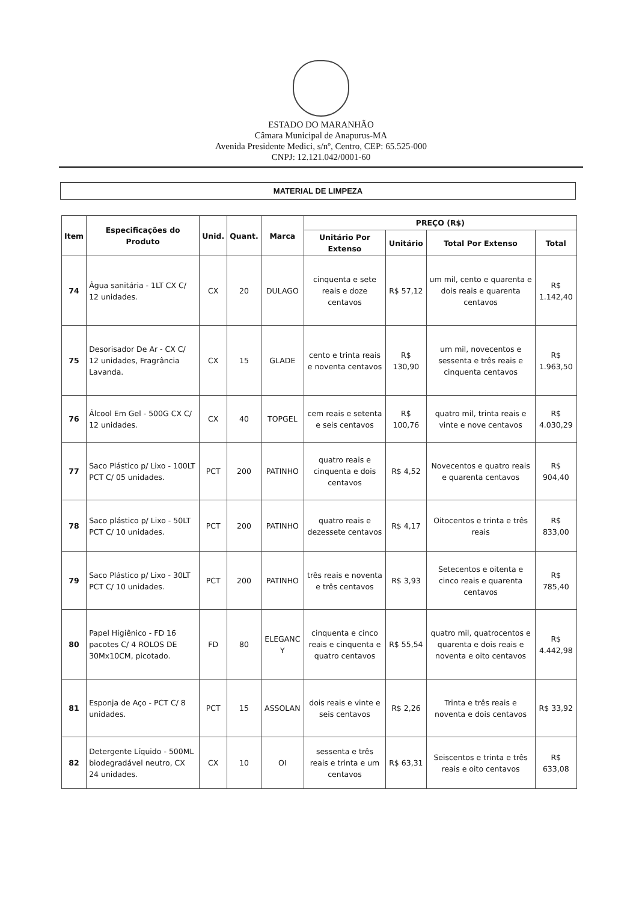ESTADO DO MARANHÃO
Câmara Municipal de Anapurus-MA
Avenida Presidente Medici, s/nº, Centro, CEP: 65.525-000
CNPJ: 12.121.042/0001-60
MATERIAL DE LIMPEZA
| Item | Especificações do Produto | Unid. | Quant. | Marca | PREÇO (R$) | | | |
| --- | --- | --- | --- | --- | --- | --- | --- | --- |
| | | | | | Unitário Por Extenso | Unitário | Total Por Extenso | Total |
| 74 | Água sanitária - 1LT CX C/ 12 unidades. | CX | 20 | DULAGO | cinquenta e sete reais e doze centavos | R$ 57,12 | um mil, cento e quarenta e dois reais e quarenta centavos | R$ 1.142,40 |
| 75 | Desorisador De Ar - CX C/ 12 unidades, Fragrância Lavanda. | CX | 15 | GLADE | cento e trinta reais e noventa centavos | R$ 130,90 | um mil, novecentos e sessenta e três reais e cinquenta centavos | R$ 1.963,50 |
| 76 | Álcool Em Gel - 500G CX C/ 12 unidades. | CX | 40 | TOPGEL | cem reais e setenta e seis centavos | R$ 100,76 | quatro mil, trinta reais e vinte e nove centavos | R$ 4.030,29 |
| 77 | Saco Plástico p/ Lixo - 100LT PCT C/ 05 unidades. | PCT | 200 | PATINHO | quatro reais e cinquenta e dois centavos | R$ 4,52 | Novecentos e quatro reais e quarenta centavos | R$ 904,40 |
| 78 | Saco plástico p/ Lixo - 50LT PCT C/ 10 unidades. | PCT | 200 | PATINHO | quatro reais e dezessete centavos | R$ 4,17 | Oitocentos e trinta e três reais | R$ 833,00 |
| 79 | Saco Plástico p/ Lixo - 30LT PCT C/ 10 unidades. | PCT | 200 | PATINHO | três reais e noventa e três centavos | R$ 3,93 | Setecentos e oitenta e cinco reais e quarenta centavos | R$ 785,40 |
| 80 | Papel Higiênico - FD 16 pacotes C/ 4 ROLOS DE 30Mx10CM, picotado. | FD | 80 | ELEGANC Y | cinquenta e cinco reais e cinquenta e quatro centavos | R$ 55,54 | quatro mil, quatrocentos e quarenta e dois reais e noventa e oito centavos | R$ 4.442,98 |
| 81 | Esponja de Aço - PCT C/ 8 unidades. | PCT | 15 | ASSOLAN | dois reais e vinte e seis centavos | R$ 2,26 | Trinta e três reais e noventa e dois centavos | R$ 33,92 |
| 82 | Detergente Líquido - 500ML biodegradável neutro, CX 24 unidades. | CX | 10 | OI | sessenta e três reais e trinta e um centavos | R$ 63,31 | Seiscentos e trinta e três reais e oito centavos | R$ 633,08 |